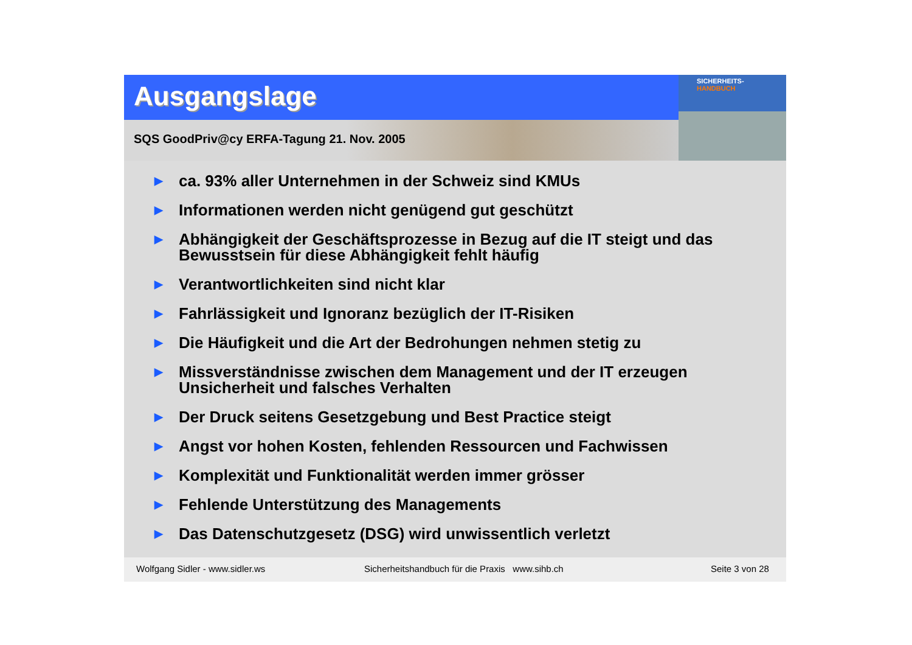Ausgangslage
SQS GoodPriv@cy ERFA-Tagung 21. Nov. 2005
SICHERHEITS-
HANDBUCH
▶ ca. 93% aller Unternehmen in der Schweiz sind KMUs
▶ Informationen werden nicht genügend gut geschützt
▶ Abhängigkeit der Geschäftsprozesse in Bezug auf die IT steigt und das Bewusstsein für diese Abhängigkeit fehlt häufig
▶ Verantwortlichkeiten sind nicht klar
▶ Fahrlässigkeit und Ignoranz bezüglich der IT-Risiken
▶ Die Häufigkeit und die Art der Bedrohungen nehmen stetig zu
▶ Missverständnisse zwischen dem Management und der IT erzeugen Unsicherheit und falsches Verhalten
▶ Der Druck seitens Gesetzgebung und Best Practice steigt
▶ Angst vor hohen Kosten, fehlenden Ressourcen und Fachwissen
▶ Komplexität und Funktionalität werden immer grösser
▶ Fehlende Unterstützung des Managements
▶ Das Datenschutzgesetz (DSG) wird unwissentlich verletzt
Wolfgang Sidler - www.sidler.ws Sicherheitshandbuch für die Praxis www.sihb.ch Seite 3 von 28